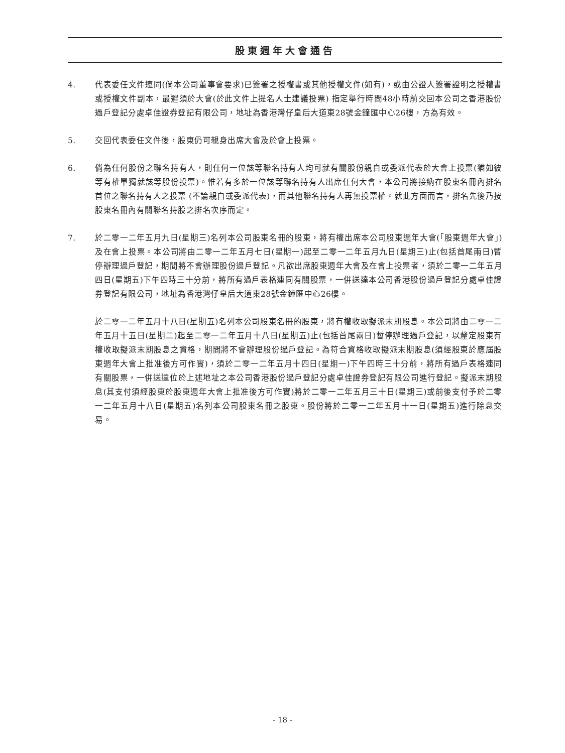股東週年大會通告
4. 代表委任文件連同(倘本公司董事會要求)已簽署之授權書或其他授權文件(如有)，或由公證人簽署證明之授權書或授權文件副本，最遲須於大會(於此文件上提名人士建議投票) 指定舉行時間48小時前交回本公司之香港股份過戶登記分處卓佳證券登記有限公司，地址為香港灣仔皇后大道東28號金鐘匯中心26樓，方為有效。
5. 交回代表委任文件後，股東仍可親身出席大會及於會上投票。
6. 倘為任何股份之聯名持有人，則任何一位該等聯名持有人均可就有關股份親自或委派代表於大會上投票(猶如彼等有權單獨就該等股份投票)。惟若有多於一位該等聯名持有人出席任何大會，本公司將接納在股東名冊內排名首位之聯名持有人之投票 (不論親自或委派代表)，而其他聯名持有人再無投票權。就此方面而言，排名先後乃按股東名冊內有關聯名持股之排名次序而定。
7. 於二零一二年五月九日(星期三)名列本公司股東名冊的股東，將有權出席本公司股東週年大會(「股東週年大會」)及在會上投票。本公司將由二零一二年五月七日(星期一)起至二零一二年五月九日(星期三)止(包括首尾兩日)暫停辦理過戶登記，期間將不會辦理股份過戶登記。凡欲出席股東週年大會及在會上投票者，須於二零一二年五月四日(星期五)下午四時三十分前，將所有過戶表格連同有關股票，一併送達本公司香港股份過戶登記分處卓佳證券登記有限公司，地址為香港灣仔皇后大道東28號金鐘匯中心26樓。
於二零一二年五月十八日(星期五)名列本公司股東名冊的股東，將有權收取擬派末期股息。本公司將由二零一二年五月十五日(星期二)起至二零一二年五月十八日(星期五)止(包括首尾兩日)暫停辦理過戶登記，以釐定股東有權收取擬派末期股息之資格，期間將不會辦理股份過戶登記。為符合資格收取擬派末期股息(須經股東於應屆股東週年大會上批准後方可作實)，須於二零一二年五月十四日(星期一)下午四時三十分前，將所有過戶表格連同有關股票，一併送達位於上述地址之本公司香港股份過戶登記分處卓佳證券登記有限公司進行登記。擬派末期股息(其支付須經股東於股東週年大會上批准後方可作實)將於二零一二年五月三十日(星期三)或前後支付予於二零一二年五月十八日(星期五)名列本公司股東名冊之股東。股份將於二零一二年五月十一日(星期五)進行除息交易。
- 18 -